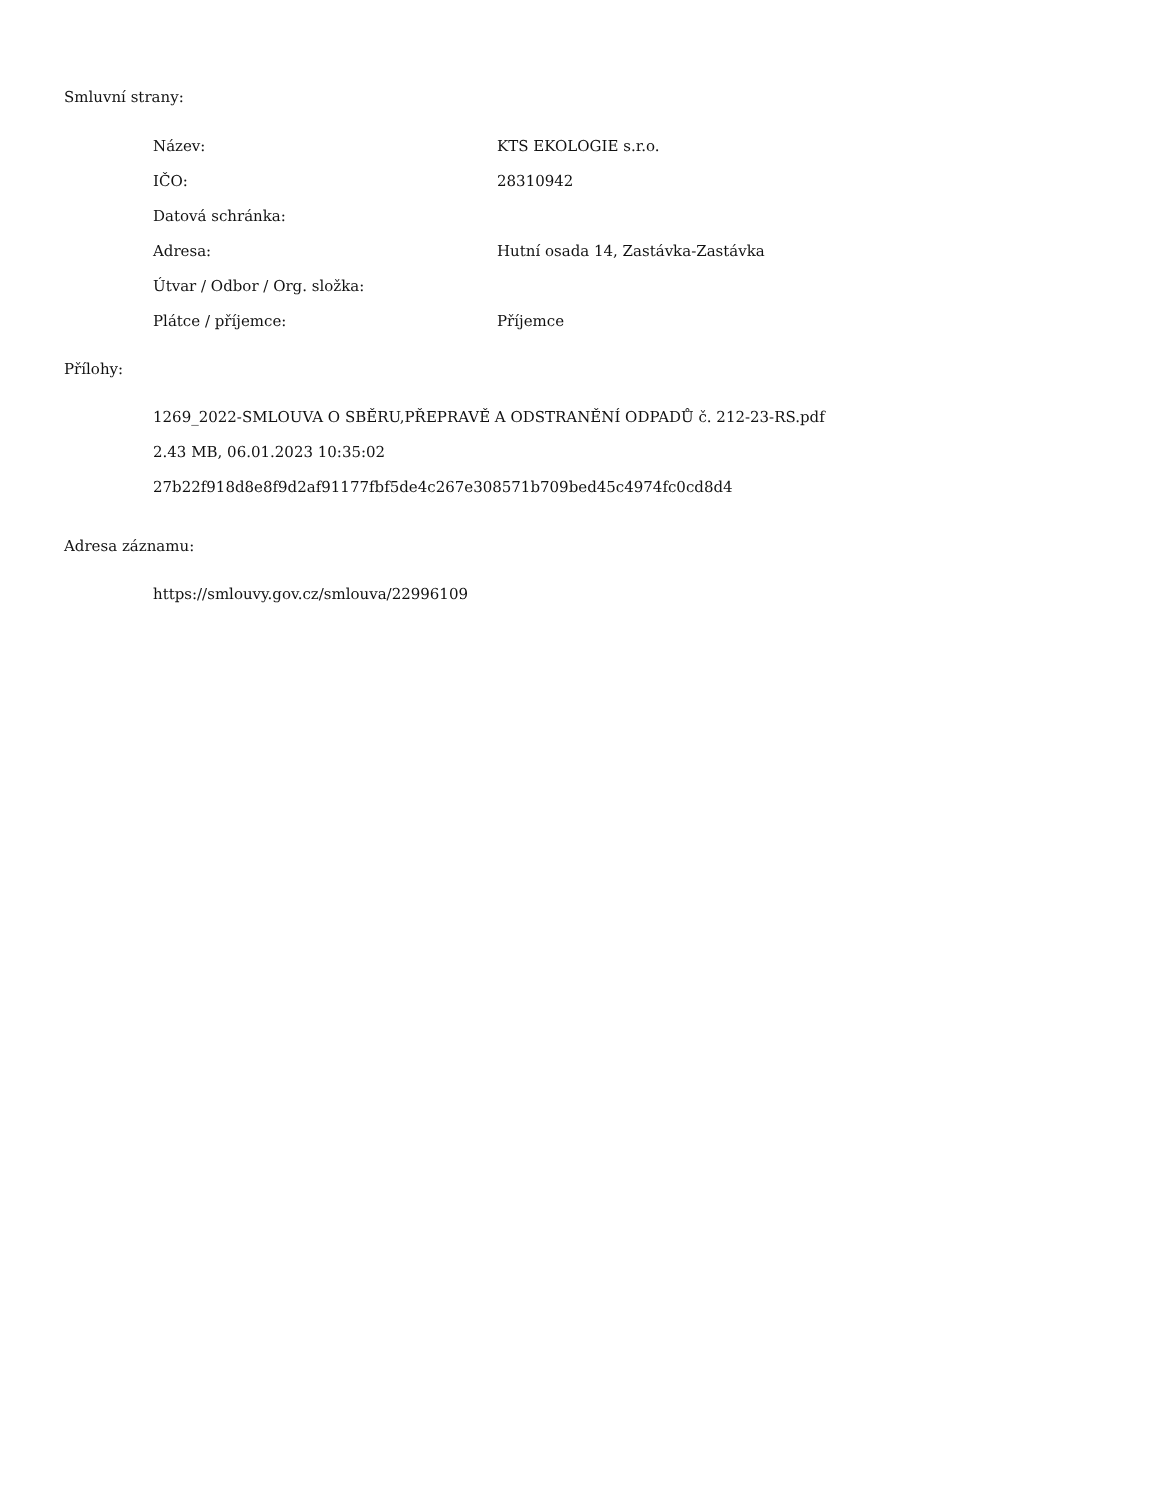Smluvní strany:
| Název: | KTS EKOLOGIE s.r.o. |
| IČO: | 28310942 |
| Datová schránka: | |
| Adresa: | Hutní osada 14, Zastávka-Zastávka |
| Útvar / Odbor / Org. složka: | |
| Plátce / příjemce: | Příjemce |
Přílohy:
1269_2022-SMLOUVA O SBĚRU,PŘEPRAVĚ A ODSTRANĚNÍ ODPADŮ č. 212-23-RS.pdf
2.43 MB, 06.01.2023 10:35:02
27b22f918d8e8f9d2af91177fbf5de4c267e308571b709bed45c4974fc0cd8d4
Adresa záznamu:
https://smlouvy.gov.cz/smlouva/22996109